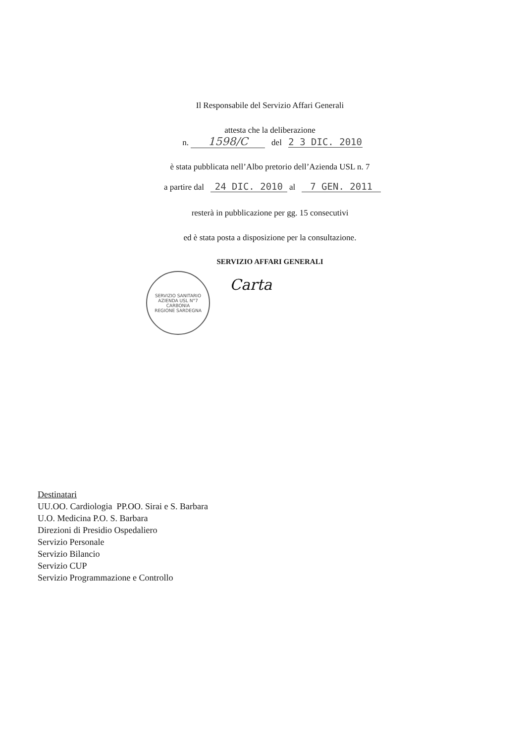Il Responsabile del Servizio Affari Generali
attesta che la deliberazione
n. 1598/C del 2 3 DIC. 2010
è stata pubblicata nell’Albo pretorio dell’Azienda USL n. 7
a partire dal 24 DIC. 2010 al 7 GEN. 2011
resterà in pubblicazione per gg. 15 consecutivi
ed è stata posta a disposizione per la consultazione.
SERVIZIO AFFARI GENERALI
SERVIZIO SANITARIO
AZIENDA USL N°7 CARBONIA
REGIONE SARDEGNA
Carta
Destinatari
UU.OO. Cardiologia PP.OO. Sirai e S. Barbara
U.O. Medicina P.O. S. Barbara
Direzioni di Presidio Ospedaliero
Servizio Personale
Servizio Bilancio
Servizio CUP
Servizio Programmazione e Controllo